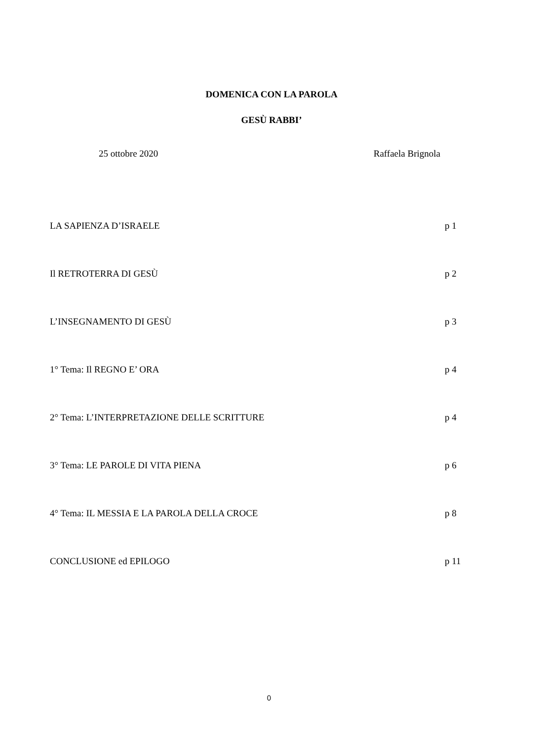DOMENICA CON LA PAROLA
GESÙ RABBI’
25 ottobre 2020 Raffaela Brignola
LA SAPIENZA D’ISRAELE p 1
Il RETROTERRA DI GESÙ p 2
L’INSEGNAMENTO DI GESÙ p 3
1° Tema: Il REGNO E’ ORA p 4
2° Tema: L’INTERPRETAZIONE DELLE SCRITTURE p 4
3° Tema: LE PAROLE DI VITA PIENA p 6
4° Tema: IL MESSIA E LA PAROLA DELLA CROCE p 8
CONCLUSIONE ed EPILOGO p 11
0